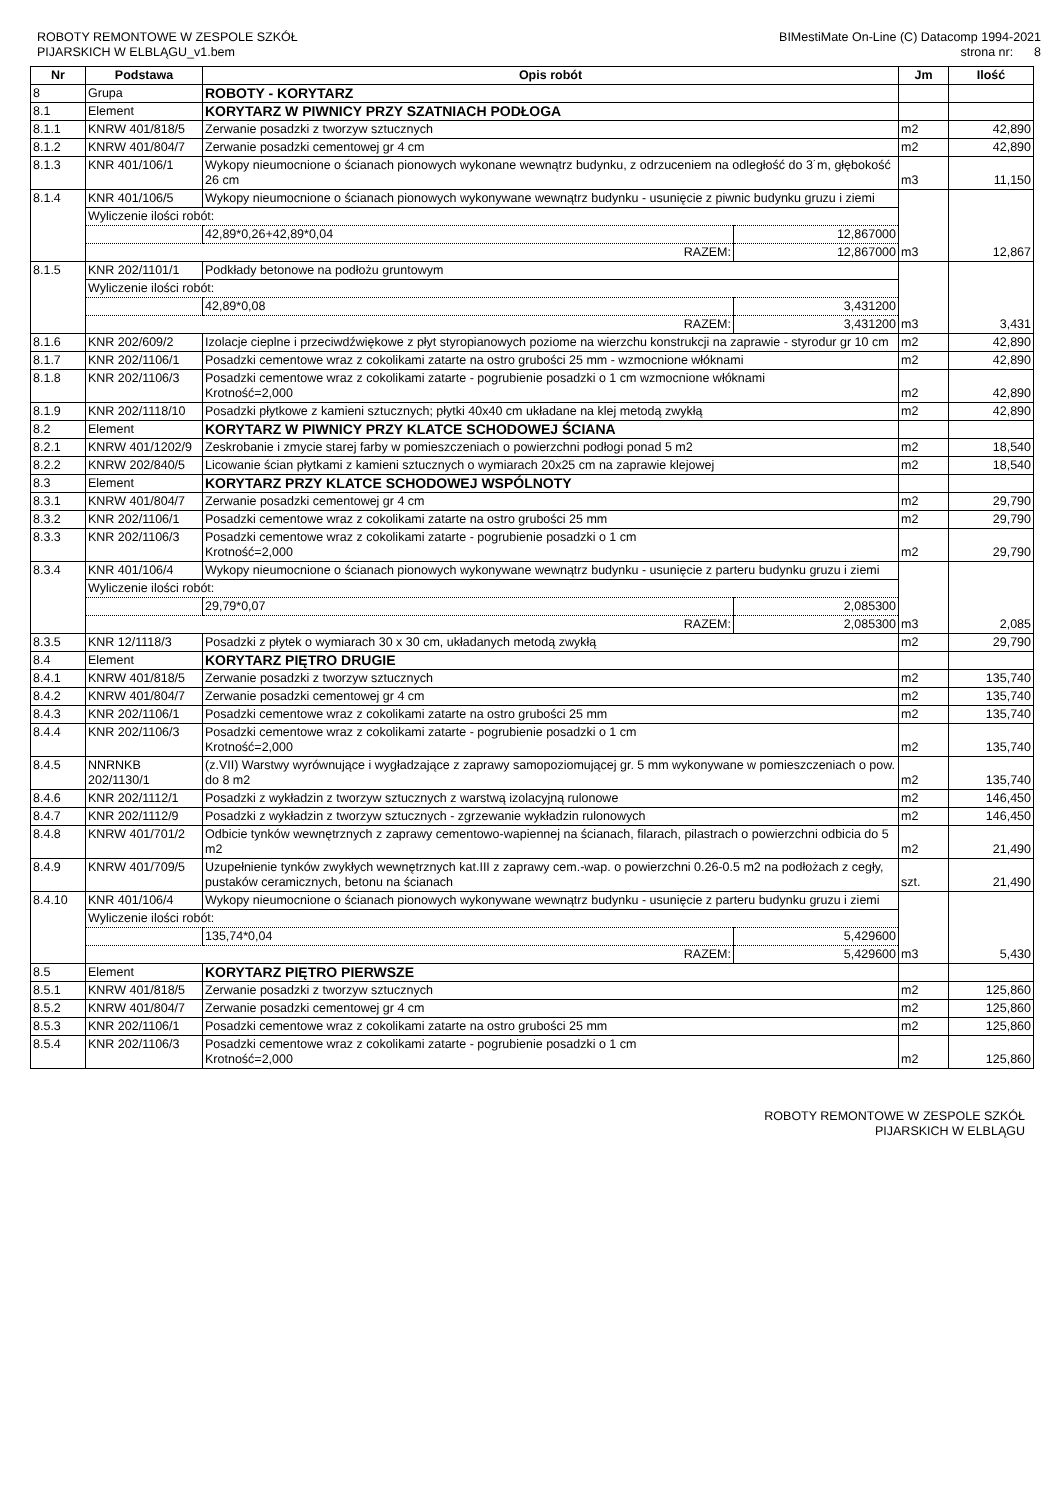ROBOTY REMONTOWE W ZESPOLE SZKÓŁ
PIJARSKICH W ELBLĄGU_v1.bem
BIMestiMate On-Line (C) Datacomp 1994-2021
strona nr: 8
| Nr | Podstawa | Opis robót | | | Jm | Ilość |
| --- | --- | --- | --- | --- | --- | --- |
| 8 | Grupa | ROBOTY - KORYTARZ | | | | |
| 8.1 | Element | KORYTARZ W PIWNICY PRZY SZATNIACH PODŁOGA | | | | |
| 8.1.1 | KNRW 401/818/5 | Zerwanie posadzki z tworzyw sztucznych | | | m2 | 42,890 |
| 8.1.2 | KNRW 401/804/7 | Zerwanie posadzki cementowej gr 4 cm | | | m2 | 42,890 |
| 8.1.3 | KNR 401/106/1 | Wykopy nieumocnione o ścianach pionowych wykonane wewnątrz budynku, z odrzuceniem na odległość do 3˙m, głębokość 26 cm | | | m3 | 11,150 |
| 8.1.4 | KNR 401/106/5 | Wykopy nieumocnione o ścianach pionowych wykonywane wewnątrz budynku - usunięcie z piwnic budynku gruzu i ziemi | | | m3 | 12,867 |
| | Wyliczenie ilości robót: | | | | | |
| | | | 42,89*0,26+42,89*0,04 | 12,867000 | | |
| | RAZEM: | | | 12,867000 | | |
| 8.1.5 | KNR 202/1101/1 | Podkłady betonowe na podłożu gruntowym | | | m3 | 3,431 |
| | Wyliczenie ilości robót: | | | | | |
| | | | 42,89*0,08 | 3,431200 | | |
| | RAZEM: | | | 3,431200 | | |
| 8.1.6 | KNR 202/609/2 | Izolacje cieplne i przeciwdźwiękowe z płyt styropianowych poziome na wierzchu konstrukcji na zaprawie - styrodur gr 10 cm | | | m2 | 42,890 |
| 8.1.7 | KNR 202/1106/1 | Posadzki cementowe wraz z cokolikami zatarte na ostro grubości 25 mm - wzmocnione włóknami | | | m2 | 42,890 |
| 8.1.8 | KNR 202/1106/3 | Posadzki cementowe wraz z cokolikami zatarte - pogrubienie posadzki o 1 cm wzmocnione włóknami Krotność=2,000 | | | m2 | 42,890 |
| 8.1.9 | KNR 202/1118/10 | Posadzki płytkowe z kamieni sztucznych; płytki 40x40 cm układane na klej metodą zwykłą | | | m2 | 42,890 |
| 8.2 | Element | KORYTARZ W PIWNICY PRZY KLATCE SCHODOWEJ ŚCIANA | | | | |
| 8.2.1 | KNRW 401/1202/9 | Zeskrobanie i zmycie starej farby w pomieszczeniach o powierzchni podłogi ponad 5 m2 | | | m2 | 18,540 |
| 8.2.2 | KNRW 202/840/5 | Licowanie ścian płytkami z kamieni sztucznych o wymiarach 20x25 cm na zaprawie klejowej | | | m2 | 18,540 |
| 8.3 | Element | KORYTARZ PRZY KLATCE SCHODOWEJ WSPÓLNOTY | | | | |
| 8.3.1 | KNRW 401/804/7 | Zerwanie posadzki cementowej gr 4 cm | | | m2 | 29,790 |
| 8.3.2 | KNR 202/1106/1 | Posadzki cementowe wraz z cokolikami zatarte na ostro grubości 25 mm | | | m2 | 29,790 |
| 8.3.3 | KNR 202/1106/3 | Posadzki cementowe wraz z cokolikami zatarte - pogrubienie posadzki o 1 cm Krotność=2,000 | | | m2 | 29,790 |
| 8.3.4 | KNR 401/106/4 | Wykopy nieumocnione o ścianach pionowych wykonywane wewnątrz budynku - usunięcie z parteru budynku gruzu i ziemi | | | m3 | 2,085 |
| | Wyliczenie ilości robót: | | | | | |
| | | | 29,79*0,07 | 2,085300 | | |
| | RAZEM: | | | 2,085300 | | |
| 8.3.5 | KNR 12/1118/3 | Posadzki z płytek o wymiarach 30 x 30 cm, układanych metodą zwykłą | | | m2 | 29,790 |
| 8.4 | Element | KORYTARZ PIĘTRO DRUGIE | | | | |
| 8.4.1 | KNRW 401/818/5 | Zerwanie posadzki z tworzyw sztucznych | | | m2 | 135,740 |
| 8.4.2 | KNRW 401/804/7 | Zerwanie posadzki cementowej gr 4 cm | | | m2 | 135,740 |
| 8.4.3 | KNR 202/1106/1 | Posadzki cementowe wraz z cokolikami zatarte na ostro grubości 25 mm | | | m2 | 135,740 |
| 8.4.4 | KNR 202/1106/3 | Posadzki cementowe wraz z cokolikami zatarte - pogrubienie posadzki o 1 cm Krotność=2,000 | | | m2 | 135,740 |
| 8.4.5 | NNRNKB 202/1130/1 | (z.VII) Warstwy wyrównujące i wygładzające z zaprawy samopoziomującej gr. 5 mm wykonywane w pomieszczeniach o pow. do 8 m2 | | | m2 | 135,740 |
| 8.4.6 | KNR 202/1112/1 | Posadzki z wykładzin z tworzyw sztucznych z warstwą izolacyjną rulonowe | | | m2 | 146,450 |
| 8.4.7 | KNR 202/1112/9 | Posadzki z wykładzin z tworzyw sztucznych - zgrzewanie wykładzin rulonowych | | | m2 | 146,450 |
| 8.4.8 | KNRW 401/701/2 | Odbicie tynków wewnętrznych z zaprawy cementowo-wapiennej na ścianach, filarach, pilastrach o powierzchni odbicia do 5 m2 | | | m2 | 21,490 |
| 8.4.9 | KNRW 401/709/5 | Uzupełnienie tynków zwykłych wewnętrznych kat.III z zaprawy cem.-wap. o powierzchni 0.26-0.5 m2 na podłożach z cegły, pustaków ceramicznych, betonu na ścianach | | | szt. | 21,490 |
| 8.4.10 | KNR 401/106/4 | Wykopy nieumocnione o ścianach pionowych wykonywane wewnątrz budynku - usunięcie z parteru budynku gruzu i ziemi | | | m3 | 5,430 |
| | Wyliczenie ilości robót: | | | | | |
| | | | 135,74*0,04 | 5,429600 | | |
| | RAZEM: | | | 5,429600 | | |
| 8.5 | Element | KORYTARZ PIĘTRO PIERWSZE | | | | |
| 8.5.1 | KNRW 401/818/5 | Zerwanie posadzki z tworzyw sztucznych | | | m2 | 125,860 |
| 8.5.2 | KNRW 401/804/7 | Zerwanie posadzki cementowej gr 4 cm | | | m2 | 125,860 |
| 8.5.3 | KNR 202/1106/1 | Posadzki cementowe wraz z cokolikami zatarte na ostro grubości 25 mm | | | m2 | 125,860 |
| 8.5.4 | KNR 202/1106/3 | Posadzki cementowe wraz z cokolikami zatarte - pogrubienie posadzki o 1 cm Krotność=2,000 | | | m2 | 125,860 |
ROBOTY REMONTOWE W ZESPOLE SZKÓŁ
PIJARSKICH W ELBLĄGU